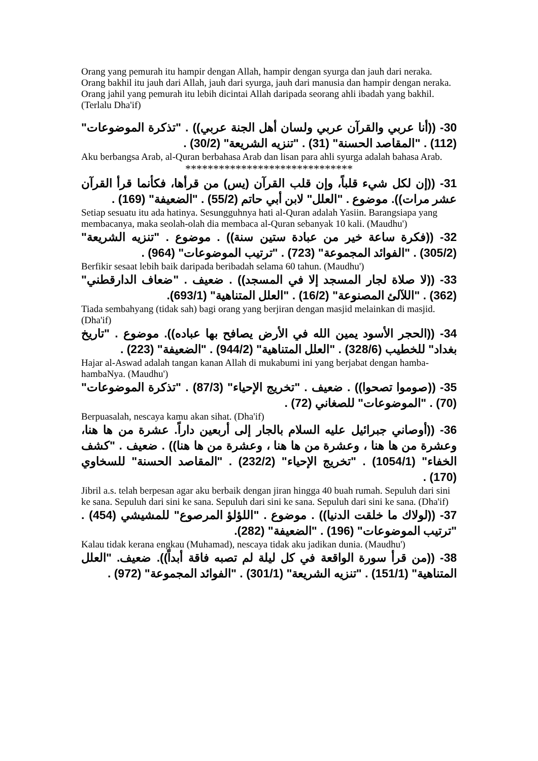Orang yang pemurah itu hampir dengan Allah, hampir dengan syurga dan jauh dari neraka. Orang bakhil itu jauh dari Allah, jauh dari syurga, jauh dari manusia dan hampir dengan neraka. Orang jahil yang pemurah itu lebih dicintai Allah daripada seorang ahli ibadah yang bakhil. (Terlalu Dha'if)
30- ((أنا عربي والقرآن عربي ولسان أهل الجنة عربي)) . "تذكرة الموضوعات" (112) . "المقاصد الحسنة" (31) . "تنزيه الشريعة" (30/2) .
Aku berbangsa Arab, al-Quran berbahasa Arab dan lisan para ahli syurga adalah bahasa Arab.
******************************
31- ((إن لكل شيء قلباً، وإن قلب القرآن (يس) من قرأها، فكأنما قرأ القرآن عشر مرات)). موضوع . "العلل" لابن أبي حاتم (55/2) . "الضعيفة" (169) .
Setiap sesuatu itu ada hatinya. Sesungguhnya hati al-Quran adalah Yasiin. Barangsiapa yang membacanya, maka seolah-olah dia membaca al-Quran sebanyak 10 kali. (Maudhu')
32- ((فكرة ساعة خير من عبادة ستين سنة)) . موضوع . "تنزيه الشريعة" (305/2) . "الفوائد المجموعة" (723) . "ترتيب الموضوعات" (964) .
Berfikir sesaat lebih baik daripada beribadah selama 60 tahun. (Maudhu')
33- ((لا صلاة لجار المسجد إلا في المسجد)) . ضعيف . "ضعاف الدارقطني" (362) . "اللآلئ المصنوعة" (16/2) . "العلل المتناهية" (693/1).
Tiada sembahyang (tidak sah) bagi orang yang berjiran dengan masjid melainkan di masjid. (Dha'if)
34- ((الحجر الأسود يمين الله في الأرض يصافح بها عباده)). موضوع . "تاريخ بغداد" للخطيب (328/6) . "العلل المتناهية" (944/2) . "الضعيفة" (223) .
Hajar al-Aswad adalah tangan kanan Allah di mukabumi ini yang berjabat dengan hamba-hambaNya. (Maudhu')
35- ((صوموا تصحوا)) . ضعيف . "تخريج الإحياء" (87/3) . "تذكرة الموضوعات" (70) . "الموضوعات" للصغاني (72) .
Berpuasalah, nescaya kamu akan sihat. (Dha'if)
36- ((أوصاني جبرائيل عليه السلام بالجار إلى أربعين داراً. عشرة من ها هنا، وعشرة من ها هنا ، وعشرة من ها هنا ، وعشرة من ها هنا)) . ضعيف . "كشف الخفاء" (1054/1) . "تخريج الإحياء" (232/2) . "المقاصد الحسنة" للسخاوي (170) .
Jibril a.s. telah berpesan agar aku berbaik dengan jiran hingga 40 buah rumah. Sepuluh dari sini ke sana. Sepuluh dari sini ke sana. Sepuluh dari sini ke sana. Sepuluh dari sini ke sana. (Dha'if)
37- ((لولاك ما خلقت الدنيا)) . موضوع . "اللؤلؤ المرصوع" للمشيشي (454) . "ترتيب الموضوعات" (196) . "الضعيفة" (282).
Kalau tidak kerana engkau (Muhamad), nescaya tidak aku jadikan dunia. (Maudhu')
38- ((من قرأ سورة الواقعة في كل ليلة لم تصبه فاقة أبداً)). ضعيف. "العلل المتناهية" (151/1) . "تنزيه الشريعة" (301/1) . "الفوائد المجموعة" (972) .